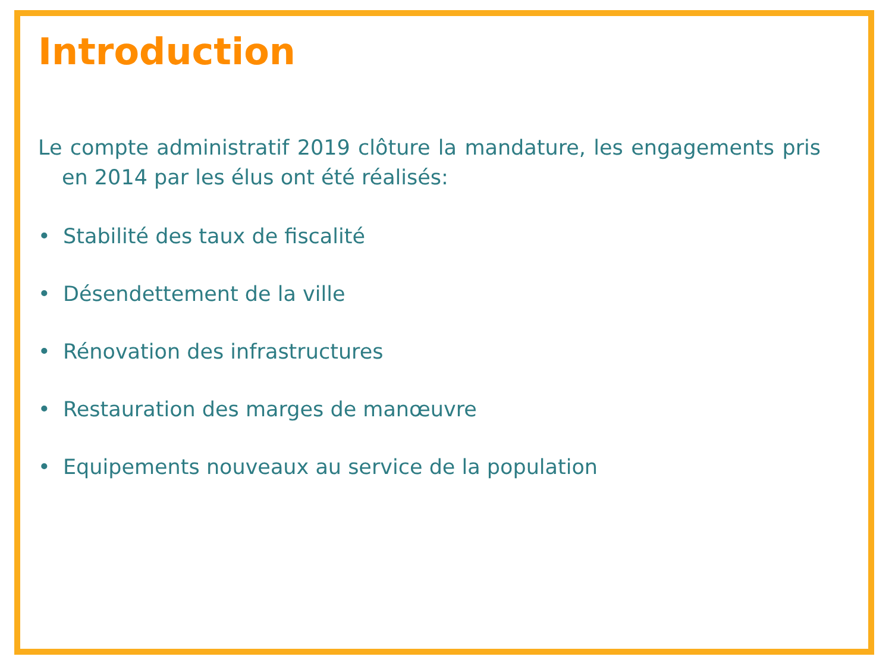Introduction
Le compte administratif 2019 clôture la mandature, les engagements pris en 2014 par les élus ont été réalisés:
• Stabilité des taux de fiscalité
• Désendettement de la ville
• Rénovation des infrastructures
• Restauration des marges de manœuvre
• Equipements nouveaux au service de la population